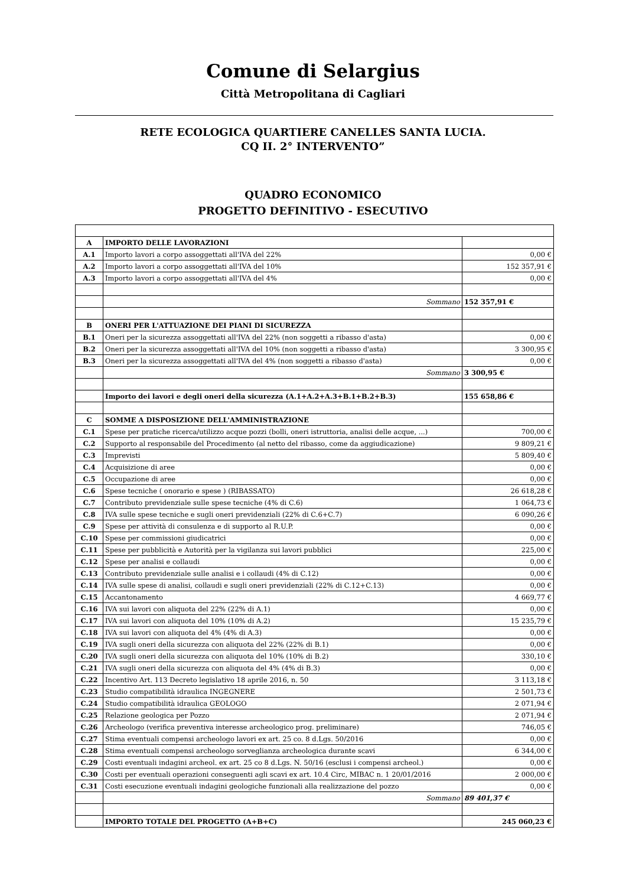Comune di Selargius
Città Metropolitana di Cagliari
RETE ECOLOGICA QUARTIERE CANELLES SANTA LUCIA.
CQ II. 2° INTERVENTO”
QUADRO ECONOMICO
PROGETTO DEFINITIVO - ESECUTIVO
| A | IMPORTO DELLE LAVORAZIONI | |
| A.1 | Importo lavori a corpo assoggettati all'IVA del 22% | 0,00 € |
| A.2 | Importo lavori a corpo assoggettati all'IVA del 10% | 152 357,91 € |
| A.3 | Importo lavori a corpo assoggettati all'IVA del 4% | 0,00 € |
| | Sommano | 152 357,91 € |
| B | ONERI PER L'ATTUAZIONE DEI PIANI DI SICUREZZA | |
| B.1 | Oneri per la sicurezza assoggettati all'IVA del 22% (non soggetti a ribasso d'asta) | 0,00 € |
| B.2 | Oneri per la sicurezza assoggettati all'IVA del 10% (non soggetti a ribasso d'asta) | 3 300,95 € |
| B.3 | Oneri per la sicurezza assoggettati all'IVA del 4% (non soggetti a ribasso d'asta) | 0,00 € |
| | Sommano | 3 300,95 € |
| | Importo dei lavori e degli oneri della sicurezza (A.1+A.2+A.3+B.1+B.2+B.3) | 155 658,86 € |
| C | SOMME A DISPOSIZIONE DELL'AMMINISTRAZIONE | |
| C.1 | Spese per pratiche ricerca/utilizzo acque pozzi (bolli, oneri istruttoria, analisi delle acque, ...) | 700,00 € |
| C.2 | Supporto al responsabile del Procedimento (al netto del ribasso, come da aggiudicazione) | 9 809,21 € |
| C.3 | Imprevisti | 5 809,40 € |
| C.4 | Acquisizione di aree | 0,00 € |
| C.5 | Occupazione di aree | 0,00 € |
| C.6 | Spese tecniche ( onorario e spese ) (RIBASSATO) | 26 618,28 € |
| C.7 | Contributo previdenziale sulle spese tecniche (4% di C.6) | 1 064,73 € |
| C.8 | IVA sulle spese tecniche e sugli oneri previdenziali (22% di C.6+C.7) | 6 090,26 € |
| C.9 | Spese per attività di consulenza e di supporto al R.U.P. | 0,00 € |
| C.10 | Spese per commissioni giudicatrici | 0,00 € |
| C.11 | Spese per pubblicità e Autorità per la vigilanza sui lavori pubblici | 225,00 € |
| C.12 | Spese per analisi e collaudi | 0,00 € |
| C.13 | Contributo previdenziale sulle analisi e i collaudi (4% di C.12) | 0,00 € |
| C.14 | IVA sulle spese di analisi, collaudi e sugli oneri previdenziali (22% di C.12+C.13) | 0,00 € |
| C.15 | Accantonamento | 4 669,77 € |
| C.16 | IVA sui lavori con aliquota del 22% (22% di A.1) | 0,00 € |
| C.17 | IVA sui lavori con aliquota del 10% (10% di A.2) | 15 235,79 € |
| C.18 | IVA sui lavori con aliquota del 4% (4% di A.3) | 0,00 € |
| C.19 | IVA sugli oneri della sicurezza con aliquota del 22% (22% di B.1) | 0,00 € |
| C.20 | IVA sugli oneri della sicurezza con aliquota del 10% (10% di B.2) | 330,10 € |
| C.21 | IVA sugli oneri della sicurezza con aliquota del 4% (4% di B.3) | 0,00 € |
| C.22 | Incentivo Art. 113 Decreto legislativo 18 aprile 2016, n. 50 | 3 113,18 € |
| C.23 | Studio compatibilità idraulica INGEGNERE | 2 501,73 € |
| C.24 | Studio compatibilità idraulica GEOLOGO | 2 071,94 € |
| C.25 | Relazione geologica per Pozzo | 2 071,94 € |
| C.26 | Archeologo (verifica preventiva interesse archeologico prog. preliminare) | 746,05 € |
| C.27 | Stima eventuali compensi archeologo lavori ex art. 25 co. 8 d.Lgs. 50/2016 | 0,00 € |
| C.28 | Stima eventuali compensi archeologo sorveglianza archeologica durante scavi | 6 344,00 € |
| C.29 | Costi eventuali indagini archeol. ex art. 25 co 8 d.Lgs. N. 50/16 (esclusi i compensi archeol.) | 0,00 € |
| C.30 | Costi per eventuali operazioni conseguenti agli scavi ex art. 10.4 Circ, MIBAC n. 1 20/01/2016 | 2 000,00 € |
| C.31 | Costi esecuzione eventuali indagini geologiche funzionali alla realizzazione del pozzo | 0,00 € |
| | Sommano | 89 401,37 € |
| | IMPORTO TOTALE DEL PROGETTO (A+B+C) | 245 060,23 € |